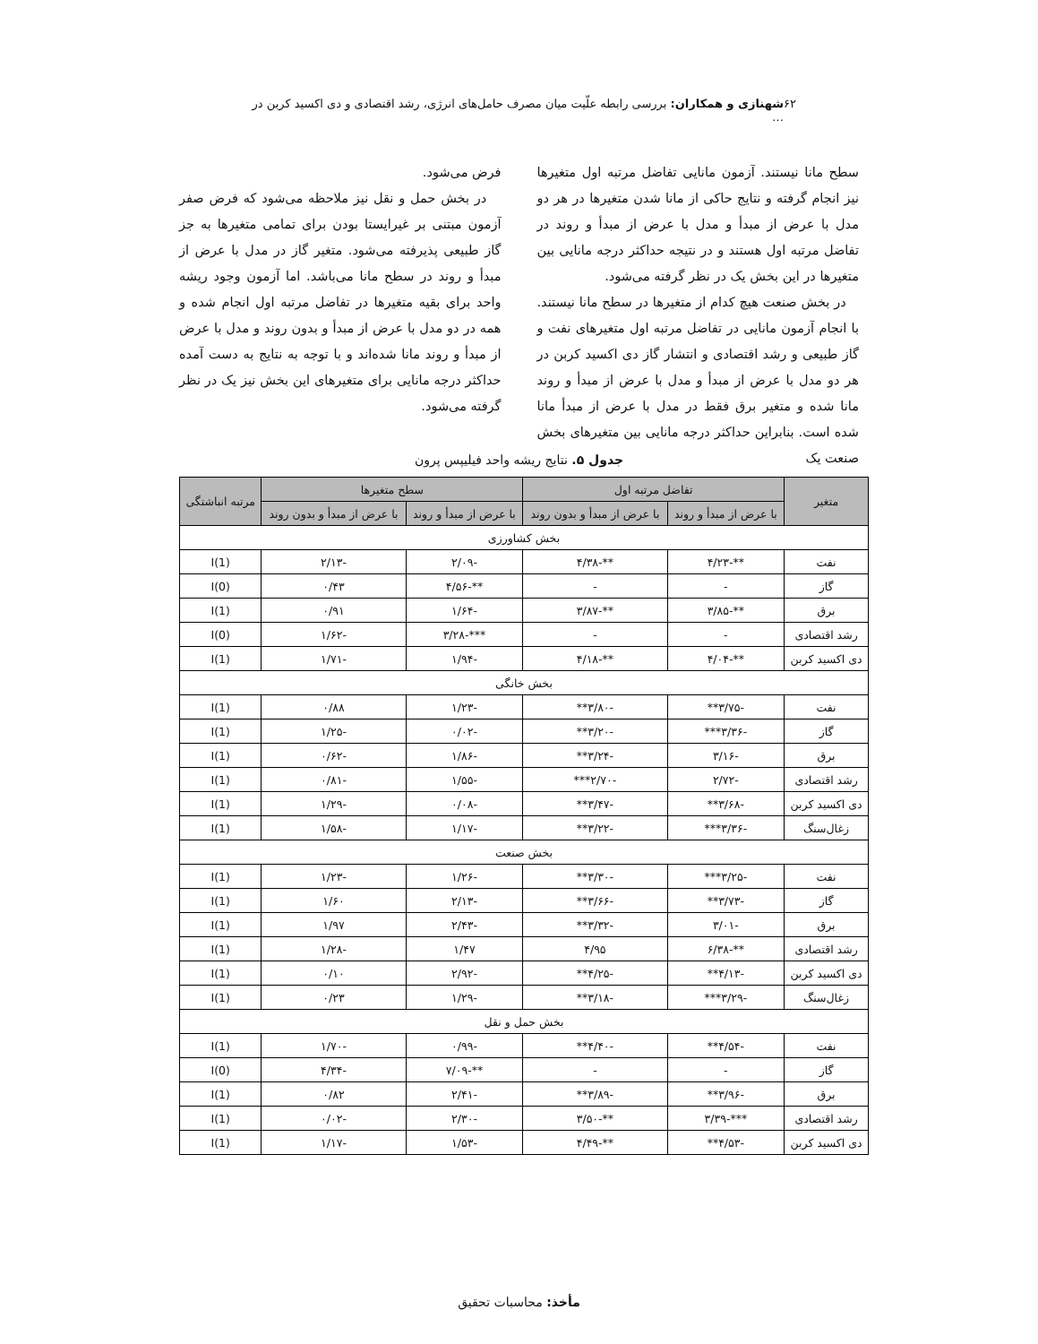۶۲ شهنازی و همکاران: بررسی رابطه علّیت میان مصرف حامل‌های انرژی، رشد اقتصادی و دی اکسید کربن در …
سطح مانا نیستند. آزمون مانایی تفاضل مرتبه اول متغیرها نیز انجام گرفته و نتایج حاکی از مانا شدن متغیرها در هر دو مدل با عرض از مبدأ و مدل با عرض از مبدأ و روند در تفاضل مرتبه اول هستند و در نتیجه حداکثر درجه مانایی بین متغیرها در این بخش یک در نظر گرفته می‌شود.
در بخش صنعت هیچ کدام از متغیرها در سطح مانا نیستند. با انجام آزمون مانایی در تفاضل مرتبه اول متغیرهای نفت و گاز طبیعی و رشد اقتصادی و انتشار گاز دی اکسید کربن در هر دو مدل با عرض از مبدأ و مدل با عرض از مبدأ و روند مانا شده و متغیر برق فقط در مدل با عرض از مبدأ مانا شده است. بنابراین حداکثر درجه مانایی بین متغیرهای بخش صنعت یک
فرض می‌شود.
در بخش حمل و نقل نیز ملاحظه می‌شود که فرض صفر آزمون مبتنی بر غیرایستا بودن برای تمامی متغیرها به جز گاز طبیعی پذیرفته می‌شود. متغیر گاز در مدل با عرض از مبدأ و روند در سطح مانا می‌باشد. اما آزمون وجود ریشه واحد برای بقیه متغیرها در تفاضل مرتبه اول انجام شده و همه در دو مدل با عرض از مبدأ و بدون روند و مدل با عرض از مبدأ و روند مانا شده‌اند و با توجه به نتایج به دست آمده حداکثر درجه مانایی برای متغیرهای این بخش نیز یک در نظر گرفته می‌شود.
جدول ۵. نتایج ریشه واحد فیلیپس پرون
| متغیر | تفاضل مرتبه اول | | سطح متغیرها | | مرتبه انباشتگی |
| --- | --- | --- | --- | --- | --- |
| | با عرض از مبدأ و روند | با عرض از مبدأ و بدون روند | با عرض از مبدأ و روند | با عرض از مبدأ و بدون روند | |
| بخش کشاورزی | | | | | |
| نفت | **-۴/۲۳ | **-۴/۳۸ | -۲/۰۹ | -۲/۱۳ | I(1) |
| گاز | - | - | **-۴/۵۶ | ۰/۴۳ | I(0) |
| برق | **-۳/۸۵ | **-۳/۸۷ | -۱/۶۴ | ۰/۹۱ | I(1) |
| رشد اقتصادی | - | - | ***-۳/۲۸ | -۱/۶۲ | I(0) |
| دی اکسید کربن | **-۴/۰۴ | **-۴/۱۸ | -۱/۹۴ | -۱/۷۱ | I(1) |
| بخش خانگی | | | | | |
| نفت | -۳/۷۵** | -۳/۸۰** | -۱/۲۳ | ۰/۸۸ | I(1) |
| گاز | -۳/۳۶*** | -۳/۲۰** | -۰/۰۲ | -۱/۲۵ | I(1) |
| برق | -۳/۱۶ | -۳/۲۴** | -۱/۸۶ | -۰/۶۲ | I(1) |
| رشد اقتصادی | -۲/۷۲ | -۲/۷۰*** | -۱/۵۵ | -۰/۸۱ | I(1) |
| دی اکسید کربن | -۳/۶۸** | -۳/۴۷** | -۰/۰۸ | -۱/۲۹ | I(1) |
| زغال‌سنگ | -۳/۳۶*** | -۳/۲۲** | -۱/۱۷ | -۱/۵۸ | I(1) |
| بخش صنعت | | | | | |
| نفت | -۳/۲۵*** | -۳/۳۰** | -۱/۲۶ | -۱/۲۳ | I(1) |
| گاز | -۳/۷۳** | -۳/۶۶** | -۲/۱۳ | ۱/۶۰ | I(1) |
| برق | -۳/۰۱ | -۳/۳۲** | -۲/۴۳ | ۱/۹۷ | I(1) |
| رشد اقتصادی | **-۶/۳۸ | ۴/۹۵ | ۱/۴۷ | -۱/۲۸ | I(1) |
| دی اکسید کربن | -۴/۱۳** | -۴/۲۵** | -۲/۹۲ | ۰/۱۰ | I(1) |
| زغال‌سنگ | -۳/۲۹*** | -۳/۱۸** | -۱/۲۹ | ۰/۲۳ | I(1) |
| بخش حمل و نقل | | | | | |
| نفت | -۴/۵۴** | -۴/۴۰** | -۰/۹۹ | -۱/۷۰ | I(1) |
| گاز | - | - | **-۷/۰۹ | -۴/۳۴ | I(0) |
| برق | -۳/۹۶** | -۳/۸۹** | -۲/۴۱ | ۰/۸۲ | I(1) |
| رشد اقتصادی | ***-۳/۳۹ | **-۳/۵۰ | -۲/۳۰ | -۰/۰۲ | I(1) |
| دی اکسید کربن | -۴/۵۳** | **-۴/۴۹ | -۱/۵۳ | -۱/۱۷ | I(1) |
مأخذ: محاسبات تحقیق